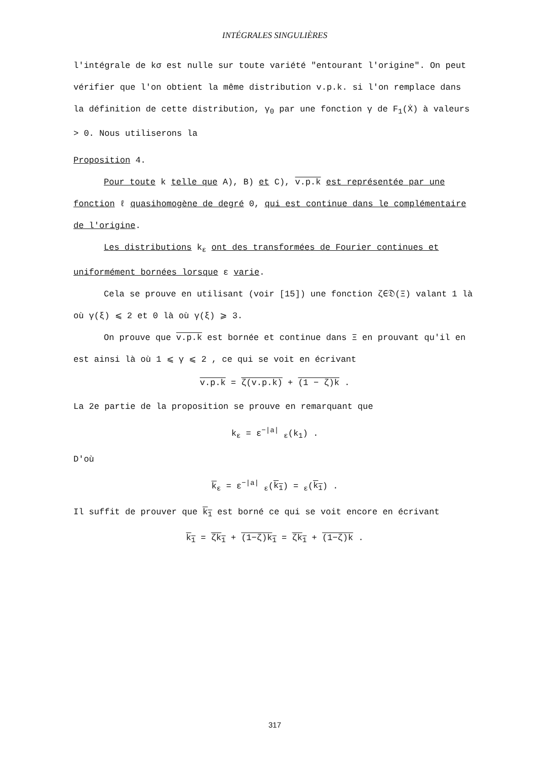INTÉGRALES SINGULIÈRES
l'intégrale de kσ est nulle sur toute variété "entourant l'origine". On peut vérifier que l'on obtient la même distribution v.p.k. si l'on remplace dans la définition de cette distribution, γ<sub>0</sub> par une fonction γ de F<sub>1</sub>(Ẋ) à valeurs > 0. Nous utiliserons la
Proposition 4.
Pour toute k telle que A), B) et C), v.p.k est représentée par une fonction ℓ quasihomogène de degré 0, qui est continue dans le complémentaire de l'origine.
Les distributions k<sub>ε</sub> ont des transformées de Fourier continues et uniformément bornées lorsque ε varie.
Cela se prouve en utilisant (voir [15]) une fonction ζ∈𝔇(Ξ) valant 1 là où γ(ξ) ⩽ 2 et 0 là où γ(ξ) ⩾ 3.
On prouve que v.p.k est bornée et continue dans Ξ en prouvant qu'il en est ainsi là où 1 ⩽ γ ⩽ 2 , ce qui se voit en écrivant
v.p.k = ζ(v.p.k) + (1 − ζ)k .
La 2e partie de la proposition se prouve en remarquant que
k<sub>ε</sub> = ε<sup>−|a|</sup> <sub>ε</sub>(k<sub>1</sub>) .
D'où
k<sub>ε</sub> = ε<sup>−|a|</sup> <sub>ε</sub>(k<sub>1</sub>) = <sub>ε</sub>(k<sub>1</sub>) .
Il suffit de prouver que k<sub>1</sub> est borné ce qui se voit encore en écrivant
k<sub>1</sub> = ζk<sub>1</sub> + (1−ζ)k<sub>1</sub> = ζk<sub>1</sub> + (1−ζ)k .
317